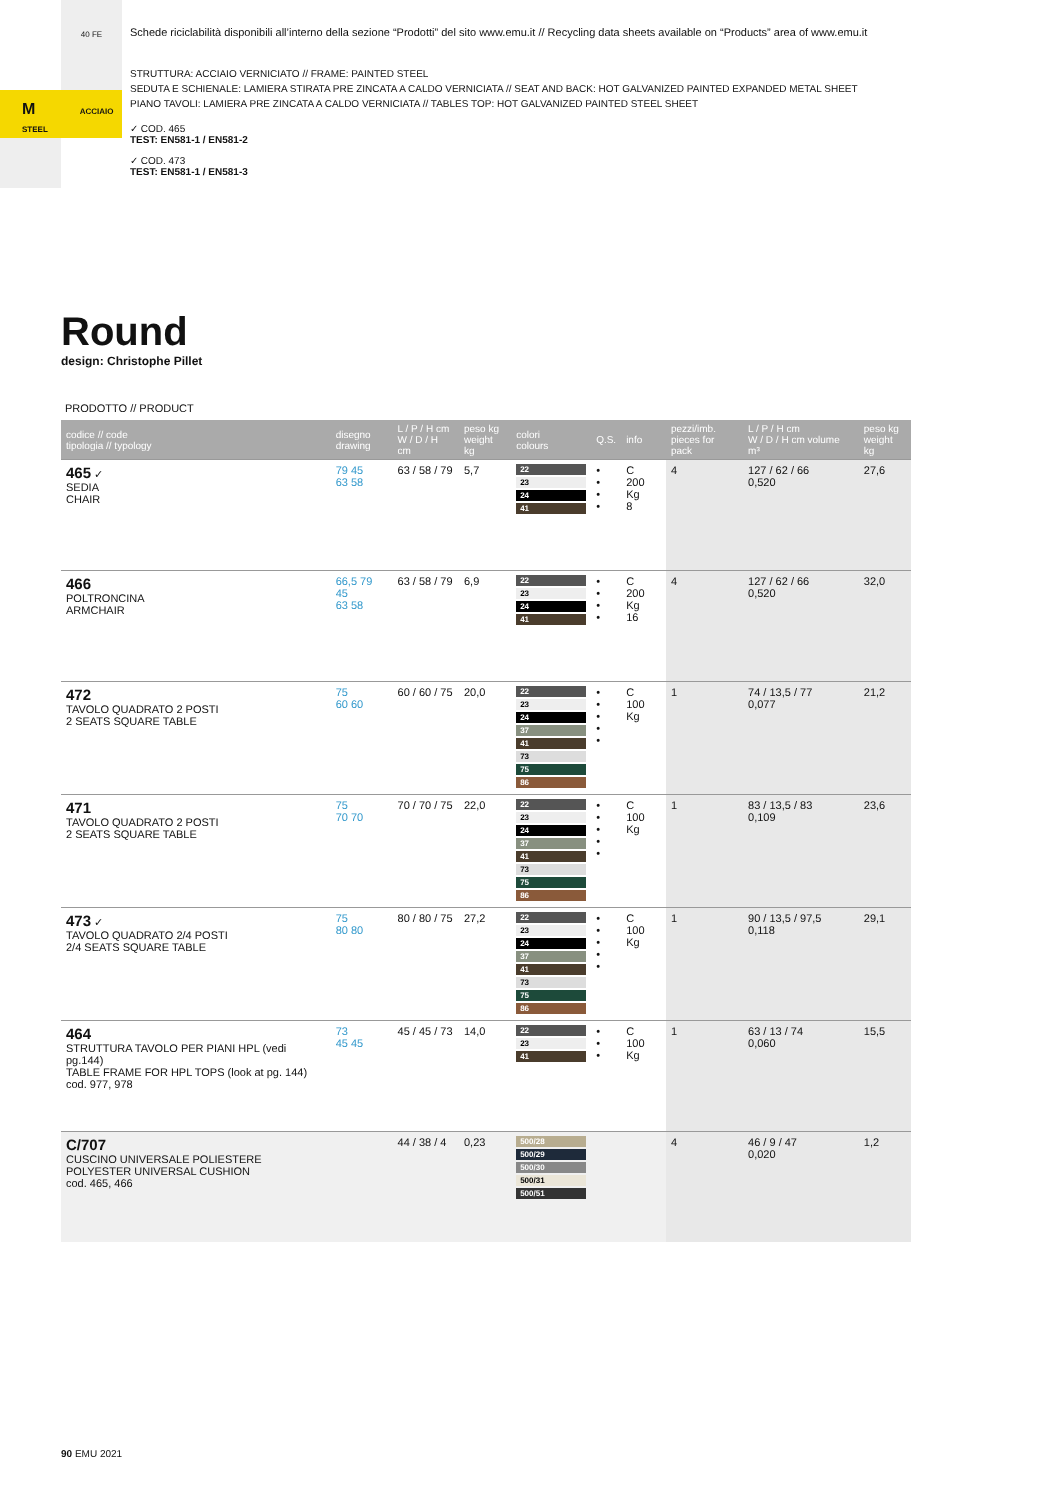40 FE
M ACCIAIO STEEL
Schede riciclabilità disponibili all’interno della sezione “Prodotti” del sito www.emu.it // Recycling data sheets available on “Products” area of www.emu.it
STRUTTURA: ACCIAIO VERNICIATO // FRAME: PAINTED STEEL
SEDUTA E SCHIENALE: LAMIERA STIRATA PRE ZINCATA A CALDO VERNICIATA // SEAT AND BACK: HOT GALVANIZED PAINTED EXPANDED METAL SHEET
PIANO TAVOLI: LAMIERA PRE ZINCATA A CALDO VERNICIATA // TABLES TOP: HOT GALVANIZED PAINTED STEEL SHEET
✓ COD. 465
TEST: EN581-1 / EN581-2
✓ COD. 473
TEST: EN581-1 / EN581-3
Round
design: Christophe Pillet
PRODOTTO // PRODUCT
| codice // code tipologia // typology | disegno drawing | L / P / H cm W / D / H cm | peso kg weight kg | colori colours | Q.S. | info | pezzi/imb. pieces for pack | L / P / H cm W / D / H cm volume m³ | peso kg weight kg |
| --- | --- | --- | --- | --- | --- | --- | --- | --- | --- |
| 465 ✓ SEDIA CHAIR | 79 45 63 58 | 63 / 58 / 79 | 5,7 | 22 23 24 41 | • • • • | C 200 Kg 8 | 4 | 127 / 62 / 66 0,520 | 27,6 |
| 466 POLTRONCINA ARMCHAIR | 66,5 79 45 63 58 | 63 / 58 / 79 | 6,9 | 22 23 24 41 | • • • • | C 200 Kg 16 | 4 | 127 / 62 / 66 0,520 | 32,0 |
| 472 TAVOLO QUADRATO 2 POSTI 2 SEATS SQUARE TABLE | 75 60 60 | 60 / 60 / 75 | 20,0 | 22 23 24 37 41 73 75 86 | • • • • • | C 100 Kg | 1 | 74 / 13,5 / 77 0,077 | 21,2 |
| 471 TAVOLO QUADRATO 2 POSTI 2 SEATS SQUARE TABLE | 75 70 70 | 70 / 70 / 75 | 22,0 | 22 23 24 37 41 73 75 86 | • • • • • | C 100 Kg | 1 | 83 / 13,5 / 83 0,109 | 23,6 |
| 473 ✓ TAVOLO QUADRATO 2/4 POSTI 2/4 SEATS SQUARE TABLE | 75 80 80 | 80 / 80 / 75 | 27,2 | 22 23 24 37 41 73 75 86 | • • • • • | C 100 Kg | 1 | 90 / 13,5 / 97,5 0,118 | 29,1 |
| 464 STRUTTURA TAVOLO PER PIANI HPL (vedi pg.144) TABLE FRAME FOR HPL TOPS (look at pg. 144) cod. 977, 978 | 73 45 45 | 45 / 45 / 73 | 14,0 | 22 23 41 | • • • | C 100 Kg | 1 | 63 / 13 / 74 0,060 | 15,5 |
| C/707 CUSCINO UNIVERSALE POLIESTERE POLYESTER UNIVERSAL CUSHION cod. 465, 466 | | 44 / 38 / 4 | 0,23 | 500/28 500/29 500/30 500/31 500/51 | | | 4 | 46 / 9 / 47 0,020 | 1,2 |
90 EMU 2021